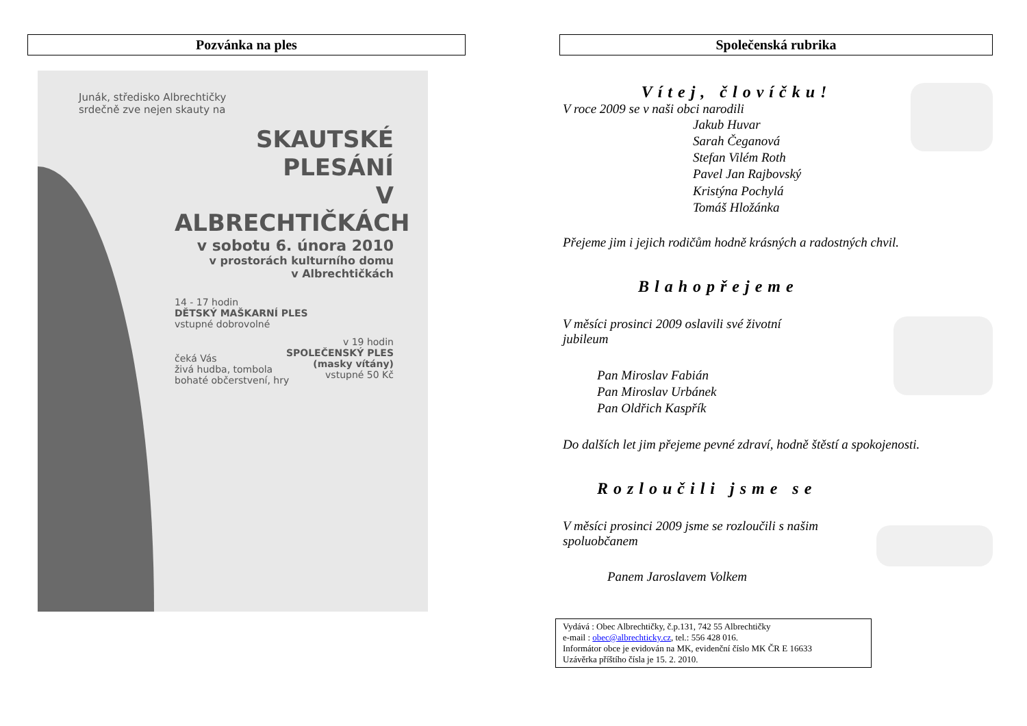Pozvánka na ples
Junák, středisko Albrechtičky
srdečně zve nejen skauty na
SKAUTSKÉ PLESÁNÍ
V ALBRECHTIČKÁCH
v sobotu 6. února 2010
v prostorách kulturního domu
v Albrechtičkách
14 - 17 hodin
DĚTSKÝ MAŠKARNÍ PLES
vstupné dobrovolné
v 19 hodin
SPOLEČENSKÝ PLES
(masky vítány)
vstupné 50 Kč
čeká Vás
živá hudba, tombola
bohaté občerstvení, hry
Společenská rubrika
Vítej, človíčku!
V roce 2009 se v naši obci narodili
Jakub Huvar
Sarah Čeganová
Stefan Vilém Roth
Pavel Jan Rajbovský
Kristýna Pochylá
Tomáš Hložánka
Přejeme jim i jejich rodičům hodně krásných a radostných chvil.
Blahopřejeme
V měsíci prosinci 2009 oslavili své životní
jubileum
Pan Miroslav Fabián
Pan Miroslav Urbánek
Pan Oldřich Kaspřík
Do dalších let jim přejeme pevné zdraví, hodně štěstí a spokojenosti.
Rozloučili jsme se
V měsíci prosinci 2009 jsme se rozloučili s našim
spoluobčanem
Panem Jaroslavem Volkem
Vydává : Obec Albrechtičky, č.p.131, 742 55 Albrechtičky
e-mail : obec@albrechticky.cz, tel.: 556 428 016.
Informátor obce je evidován na MK, evidenční číslo MK ČR E 16633
Uzávěrka příštího čísla je 15. 2. 2010.